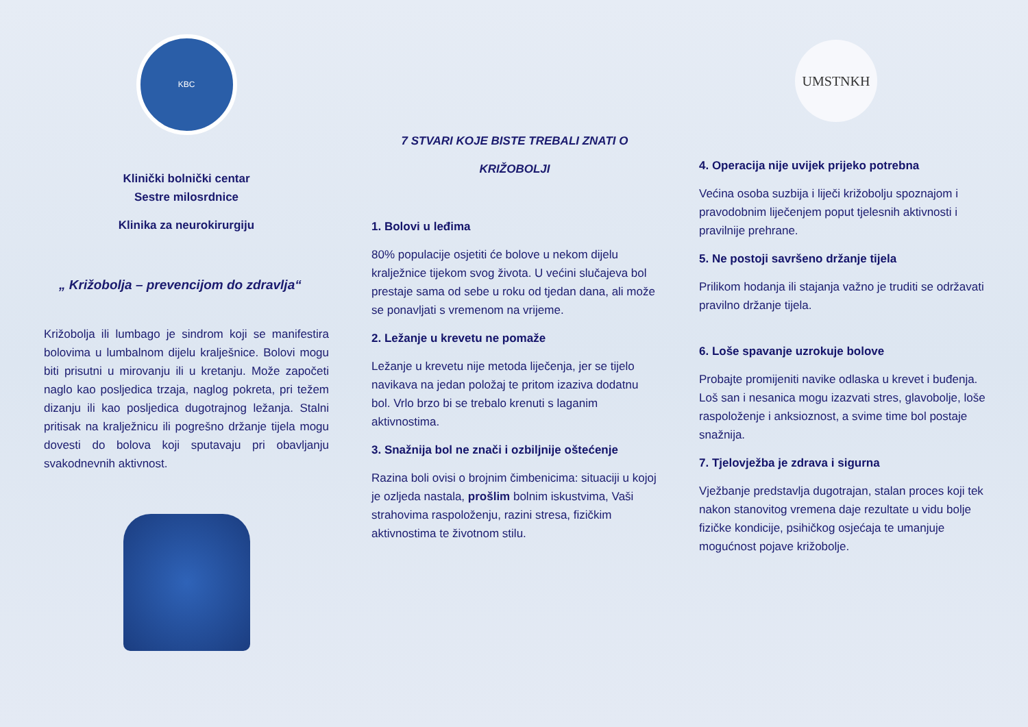KBC
Klinički bolnički centar
Sestre milosrdnice
Klinika za neurokirurgiju
„ Križobolja – prevencijom do zdravlja“
Križobolja ili lumbago je sindrom koji se manifestira bolovima u lumbalnom dijelu kralješnice. Bolovi mogu biti prisutni u mirovanju ili u kretanju. Može započeti naglo kao posljedica trzaja, naglog pokreta, pri težem dizanju ili kao posljedica dugotrajnog ležanja. Stalni pritisak na kralježnicu ili pogrešno držanje tijela mogu dovesti do bolova koji sputavaju pri obavljanju svakodnevnih aktivnost.
7 STVARI KOJE BISTE TREBALI ZNATI O
KRIŽOBOLJI
1. Bolovi u leđima
80% populacije osjetiti će bolove u nekom dijelu kralježnice tijekom svog života. U većini slučajeva bol prestaje sama od sebe u roku od tjedan dana, ali može se ponavljati s vremenom na vrijeme.
2. Ležanje u krevetu ne pomaže
Ležanje u krevetu nije metoda liječenja, jer se tijelo navikava na jedan položaj te pritom izaziva dodatnu bol. Vrlo brzo bi se trebalo krenuti s laganim aktivnostima.
3. Snažnija bol ne znači i ozbiljnije oštećenje
Razina boli ovisi o brojnim čimbenicima: situaciji u kojoj je ozljeda nastala, prošlim bolnim iskustvima, Vaši strahovima raspoloženju, razini stresa, fizičkim aktivnostima te životnom stilu.
UMSTNKH
4. Operacija nije uvijek prijeko potrebna
Većina osoba suzbija i liječi križobolju spoznajom i pravodobnim liječenjem poput tjelesnih aktivnosti i pravilnije prehrane.
5. Ne postoji savršeno držanje tijela
Prilikom hodanja ili stajanja važno je truditi se održavati pravilno držanje tijela.
6. Loše spavanje uzrokuje bolove
Probajte promijeniti navike odlaska u krevet i buđenja.
Loš san i nesanica mogu izazvati stres, glavobolje, loše raspoloženje i anksioznost, a svime time bol postaje snažnija.
7. Tjelovježba je zdrava i sigurna
Vježbanje predstavlja dugotrajan, stalan proces koji tek nakon stanovitog vremena daje rezultate u vidu bolje fizičke kondicije, psihičkog osjećaja te umanjuje mogućnost pojave križobolje.